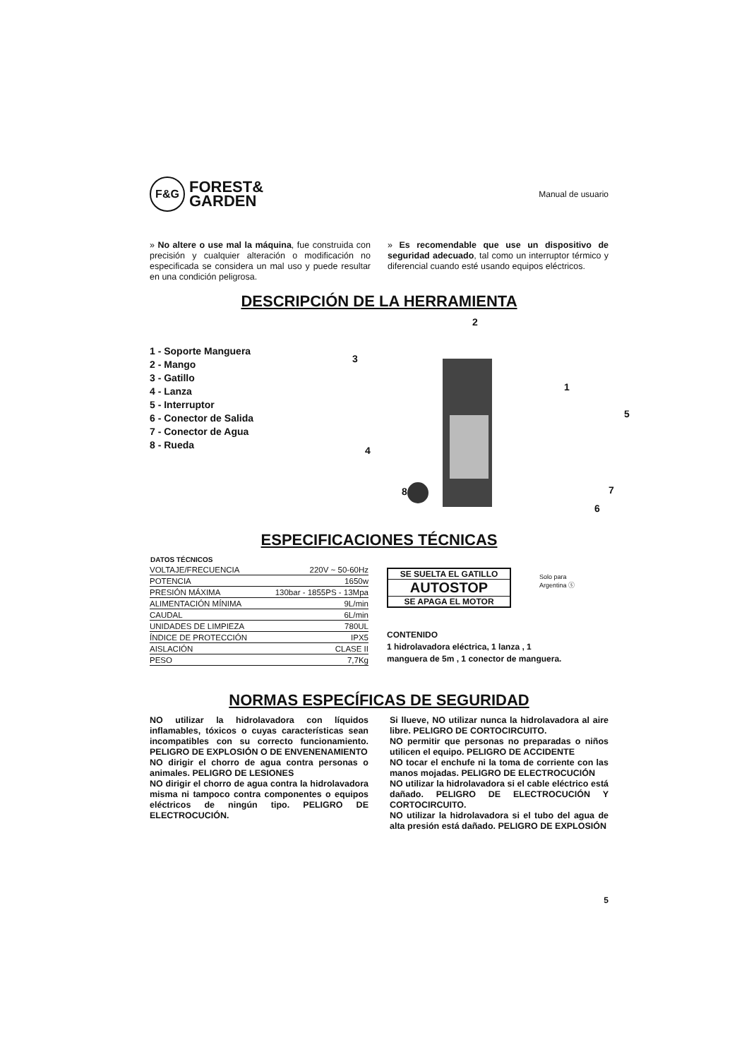F&G
FOREST&
GARDEN
Manual de usuario
» No altere o use mal la máquina, fue construida con precisión y cualquier alteración o modificación no especificada se considera un mal uso y puede resultar en una condición peligrosa.
» Es recomendable que use un dispositivo de seguridad adecuado, tal como un interruptor térmico y diferencial cuando esté usando equipos eléctricos.
DESCRIPCIÓN DE LA HERRAMIENTA
1 - Soporte Manguera
2 - Mango
3 - Gatillo
4 - Lanza
5 - Interruptor
6 - Conector de Salida
7 - Conector de Agua
8 - Rueda
2
3
1
5
4
8 7
6
ESPECIFICACIONES TÉCNICAS
| DATOS TÉCNICOS | |
| --- | --- |
| VOLTAJE/FRECUENCIA | 220V ~ 50-60Hz |
| POTENCIA | 1650w |
| PRESIÓN MÁXIMA | 130bar - 1855PS - 13Mpa |
| ALIMENTACIÓN MÍNIMA | 9L/min |
| CAUDAL | 6L/min |
| UNIDADES DE LIMPIEZA | 780UL |
| ÍNDICE DE PROTECCIÓN | IPX5 |
| AISLACIÓN | CLASE II |
| PESO | 7,7Kg |
SE SUELTA EL GATILLO
AUTOSTOP
SE APAGA EL MOTOR
Solo para
Argentina ⓢ
CONTENIDO
1 hidrolavadora eléctrica, 1 lanza , 1
manguera de 5m , 1 conector de manguera.
NORMAS ESPECÍFICAS DE SEGURIDAD
NO utilizar la hidrolavadora con líquidos inflamables, tóxicos o cuyas características sean incompatibles con su correcto funcionamiento. PELIGRO DE EXPLOSIÓN O DE ENVENENAMIENTO
NO dirigir el chorro de agua contra personas o animales. PELIGRO DE LESIONES
NO dirigir el chorro de agua contra la hidrolavadora misma ni tampoco contra componentes o equipos eléctricos de ningún tipo. PELIGRO DE ELECTROCUCIÓN.
Si llueve, NO utilizar nunca la hidrolavadora al aire libre. PELIGRO DE CORTOCIRCUITO.
NO permitir que personas no preparadas o niños utilicen el equipo. PELIGRO DE ACCIDENTE
NO tocar el enchufe ni la toma de corriente con las manos mojadas. PELIGRO DE ELECTROCUCIÓN
NO utilizar la hidrolavadora si el cable eléctrico está dañado. PELIGRO DE ELECTROCUCIÓN Y CORTOCIRCUITO.
NO utilizar la hidrolavadora si el tubo del agua de alta presión está dañado. PELIGRO DE EXPLOSIÓN
5